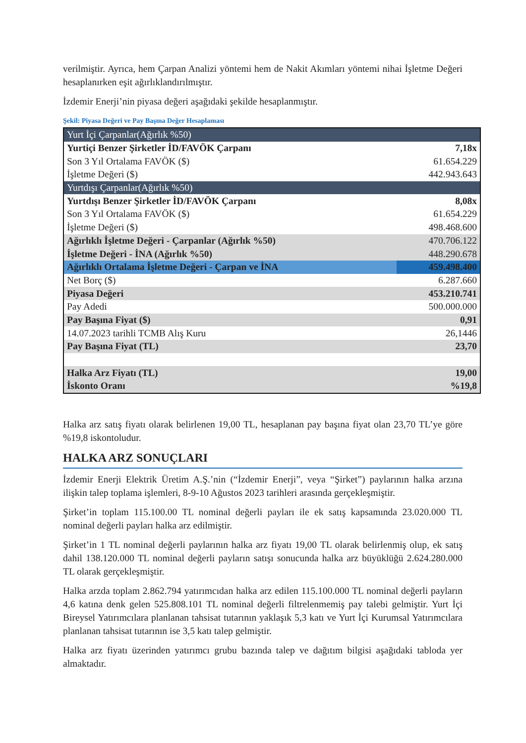verilmiştir. Ayrıca, hem Çarpan Analizi yöntemi hem de Nakit Akımları yöntemi nihai İşletme Değeri hesaplanırken eşit ağırlıklandırılmıştır.
İzdemir Enerji’nin piyasa değeri aşağıdaki şekilde hesaplanmıştır.
Şekil: Piyasa Değeri ve Pay Başına Değer Hesaplaması
| Yurt İçi Çarpanlar(Ağırlık %50) | |
| Yurtiçi Benzer Şirketler İD/FAVÖK Çarpanı | 7,18x |
| Son 3 Yıl Ortalama FAVÖK ($) | 61.654.229 |
| İşletme Değeri ($) | 442.943.643 |
| Yurtdışı Çarpanlar(Ağırlık %50) | |
| Yurtdışı Benzer Şirketler İD/FAVÖK Çarpanı | 8,08x |
| Son 3 Yıl Ortalama FAVÖK ($) | 61.654.229 |
| İşletme Değeri ($) | 498.468.600 |
| Ağırlıklı İşletme Değeri - Çarpanlar (Ağırlık %50) | 470.706.122 |
| İşletme Değeri - İNA (Ağırlık %50) | 448.290.678 |
| Ağırlıklı Ortalama İşletme Değeri - Çarpan ve İNA | 459.498.400 |
| Net Borç ($) | 6.287.660 |
| Piyasa Değeri | 453.210.741 |
| Pay Adedi | 500.000.000 |
| Pay Başına Fiyat ($) | 0,91 |
| 14.07.2023 tarihli TCMB Alış Kuru | 26,1446 |
| Pay Başına Fiyat (TL) | 23,70 |
| Halka Arz Fiyatı (TL) | 19,00 |
| İskonto Oranı | %19,8 |
Halka arz satış fiyatı olarak belirlenen 19,00 TL, hesaplanan pay başına fiyat olan 23,70 TL’ye göre %19,8 iskontoludur.
HALKA ARZ SONUÇLARI
İzdemir Enerji Elektrik Üretim A.Ş.’nin (“İzdemir Enerji”, veya “Şirket”) paylarının halka arzına ilişkin talep toplama işlemleri, 8-9-10 Ağustos 2023 tarihleri arasında gerçekleşmiştir.
Şirket’in toplam 115.100.00 TL nominal değerli payları ile ek satış kapsamında 23.020.000 TL nominal değerli payları halka arz edilmiştir.
Şirket’in 1 TL nominal değerli paylarının halka arz fiyatı 19,00 TL olarak belirlenmiş olup, ek satış dahil 138.120.000 TL nominal değerli payların satışı sonucunda halka arz büyüklüğü 2.624.280.000 TL olarak gerçekleşmiştir.
Halka arzda toplam 2.862.794 yatırımcıdan halka arz edilen 115.100.000 TL nominal değerli payların 4,6 katına denk gelen 525.808.101 TL nominal değerli filtrelenmemiş pay talebi gelmiştir. Yurt İçi Bireysel Yatırımcılara planlanan tahsisat tutarının yaklaşık 5,3 katı ve Yurt İçi Kurumsal Yatırımcılara planlanan tahsisat tutarının ise 3,5 katı talep gelmiştir.
Halka arz fiyatı üzerinden yatırımcı grubu bazında talep ve dağıtım bilgisi aşağıdaki tabloda yer almaktadır.